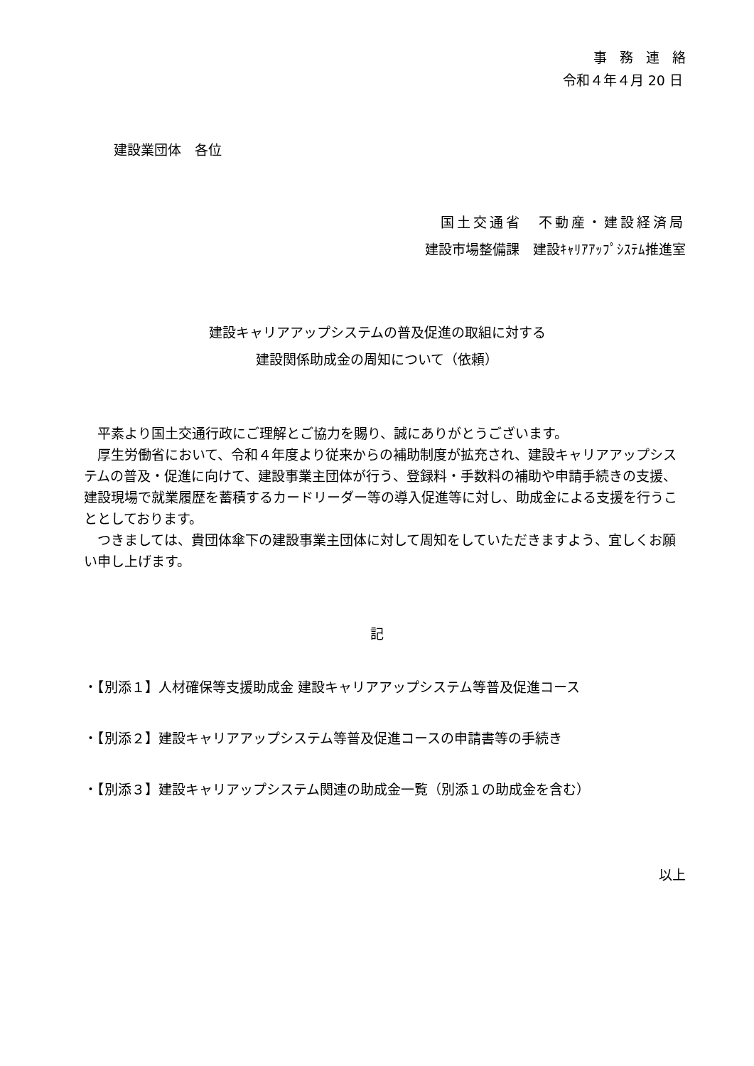事務連絡
令和４年４月 20 日
建設業団体　各位
国土交通省　不動産・建設経済局
建設市場整備課　建設ｷｬﾘｱｱｯﾌﾟｼｽﾃﾑ推進室
建設キャリアアップシステムの普及促進の取組に対する
建設関係助成金の周知について（依頼）
　平素より国土交通行政にご理解とご協力を賜り、誠にありがとうございます。
　厚生労働省において、令和４年度より従来からの補助制度が拡充され、建設キャリアアップシステムの普及・促進に向けて、建設事業主団体が行う、登録料・手数料の補助や申請手続きの支援、建設現場で就業履歴を蓄積するカードリーダー等の導入促進等に対し、助成金による支援を行うこととしております。
　つきましては、貴団体傘下の建設事業主団体に対して周知をしていただきますよう、宜しくお願い申し上げます。
記
・【別添１】人材確保等支援助成金 建設キャリアアップシステム等普及促進コース
・【別添２】建設キャリアアップシステム等普及促進コースの申請書等の手続き
・【別添３】建設キャリアップシステム関連の助成金一覧（別添１の助成金を含む）
以上